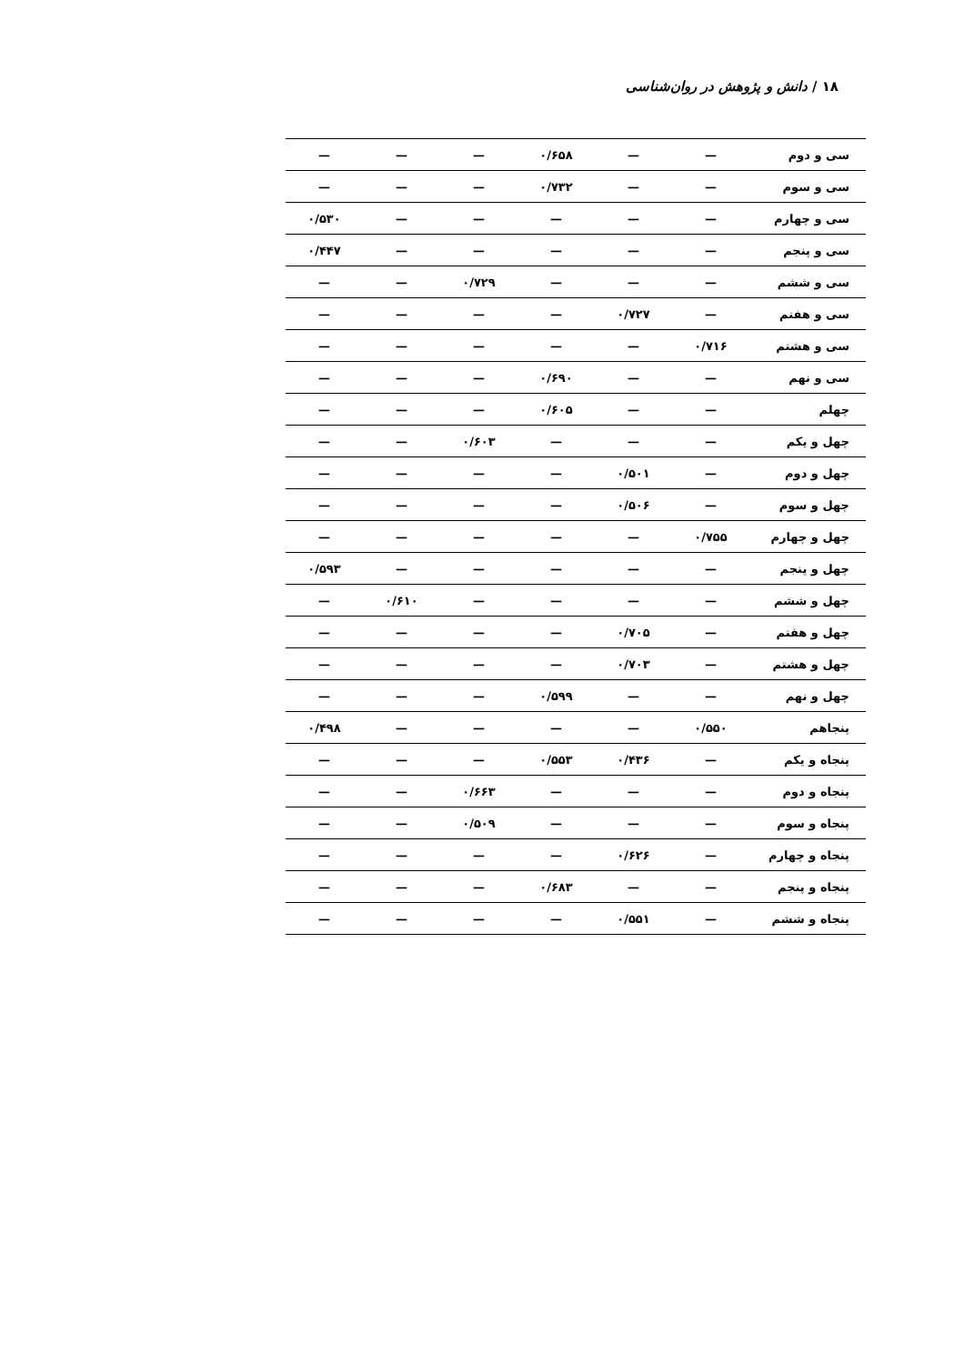۱۸ / دانش و پژوهش در روان‌شناسی
| سی و دوم | — | — | ۰/۶۵۸ | — | — | — |
| سی و سوم | — | — | ۰/۷۳۲ | — | — | — |
| سی و چهارم | — | — | — | — | — | ۰/۵۳۰ |
| سی و پنجم | — | — | — | — | — | ۰/۴۴۷ |
| سی و ششم | — | — | — | ۰/۷۲۹ | — | — |
| سی و هفتم | — | ۰/۷۲۷ | — | — | — | — |
| سی و هشتم | ۰/۷۱۶ | — | — | — | — | — |
| سی و نهم | — | — | ۰/۶۹۰ | — | — | — |
| چهلم | — | — | ۰/۶۰۵ | — | — | — |
| چهل و یکم | — | — | — | ۰/۶۰۳ | — | — |
| چهل و دوم | — | ۰/۵۰۱ | — | — | — | — |
| چهل و سوم | — | ۰/۵۰۶ | — | — | — | — |
| چهل و چهارم | ۰/۷۵۵ | — | — | — | — | — |
| چهل و پنجم | — | — | — | — | — | ۰/۵۹۳ |
| چهل و ششم | — | — | — | — | ۰/۶۱۰ | — |
| چهل و هفتم | — | ۰/۷۰۵ | — | — | — | — |
| چهل و هشتم | — | ۰/۷۰۳ | — | — | — | — |
| چهل و نهم | — | — | ۰/۵۹۹ | — | — | — |
| پنجاهم | ۰/۵۵۰ | — | — | — | — | ۰/۴۹۸ |
| پنجاه و یکم | — | ۰/۴۳۶ | ۰/۵۵۳ | — | — | — |
| پنجاه و دوم | — | — | — | ۰/۶۶۳ | — | — |
| پنجاه و سوم | — | — | — | ۰/۵۰۹ | — | — |
| پنجاه و چهارم | — | ۰/۶۲۶ | — | — | — | — |
| پنجاه و پنجم | — | — | ۰/۶۸۳ | — | — | — |
| پنجاه و ششم | — | ۰/۵۵۱ | — | — | — | — |